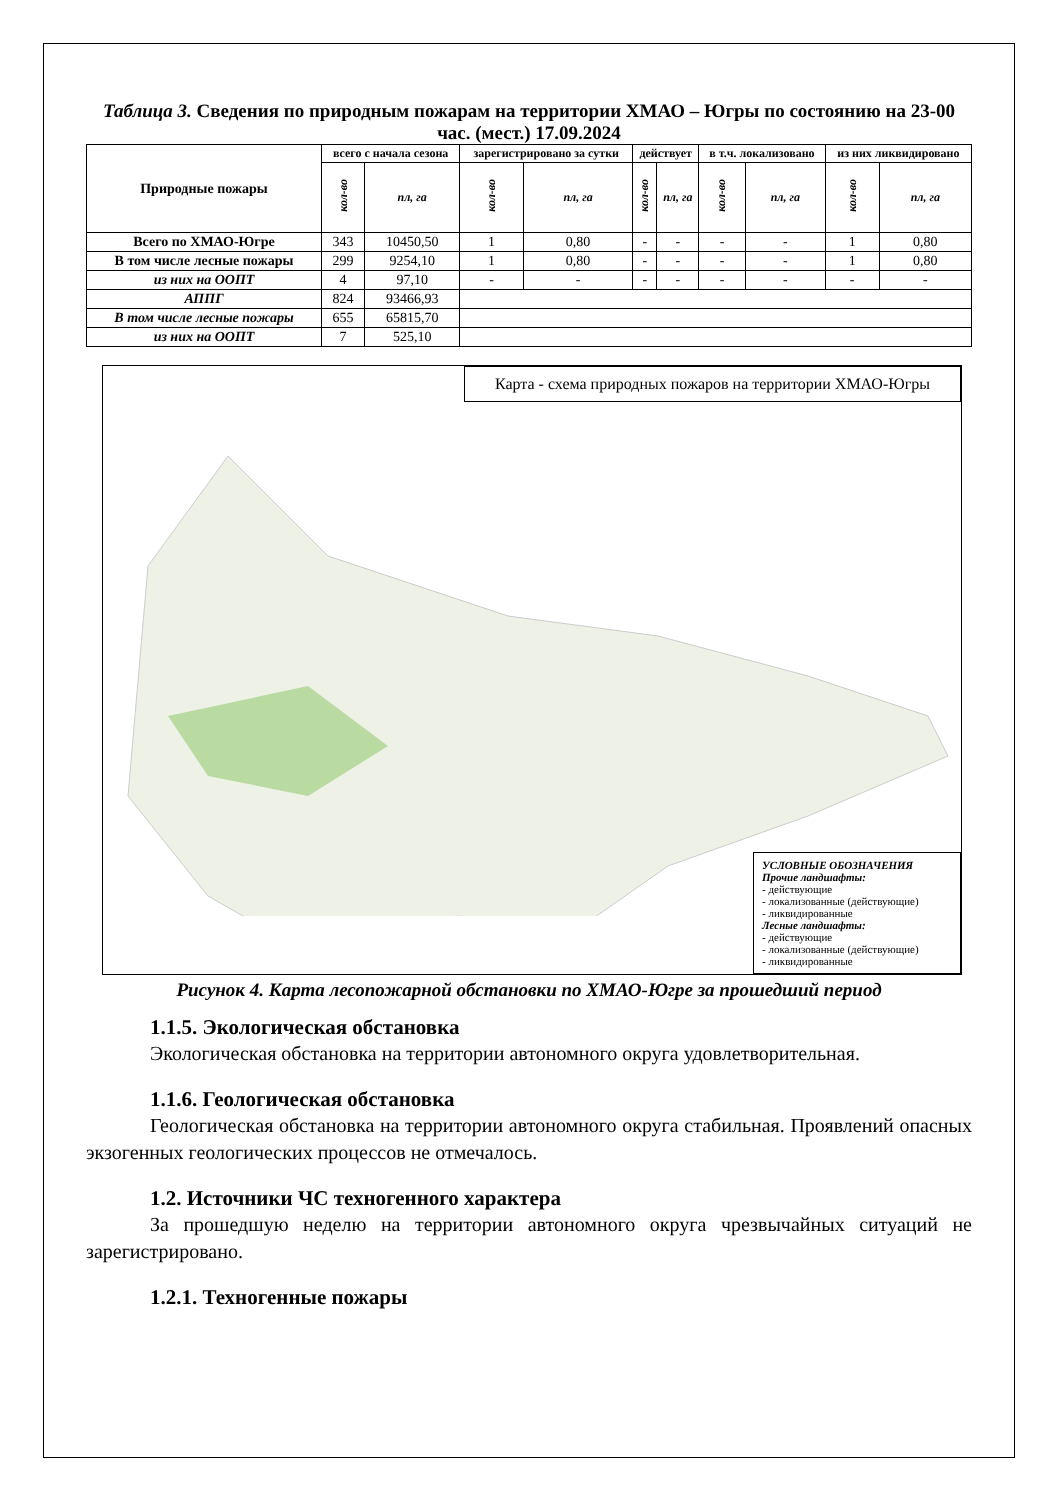Таблица 3. Сведения по природным пожарам на территории ХМАО – Югры по состоянию на 23-00 час. (мест.) 17.09.2024
| Природные пожары | всего с начала сезона | | зарегистрировано за сутки | | действует | | в т.ч. локализовано | | из них ликвидировано | |
| --- | --- | --- | --- | --- | --- | --- | --- | --- | --- | --- |
| | кол-во | пл, га | кол-во | пл, га | кол-во | пл, га | кол-во | пл, га | кол-во | пл, га |
| Всего по ХМАО-Югре | 343 | 10450,50 | 1 | 0,80 | - | - | - | - | 1 | 0,80 |
| В том числе лесные пожары | 299 | 9254,10 | 1 | 0,80 | - | - | - | - | 1 | 0,80 |
| из них на ООПТ | 4 | 97,10 | - | - | - | - | - | - | - | - |
| АППГ | 824 | 93466,93 | | | | | | | | |
| В том числе лесные пожары | 655 | 65815,70 | | | | | | | | |
| из них на ООПТ | 7 | 525,10 | | | | | | | | |
Карта - схема природных пожаров на территории ХМАО-Югры
УСЛОВНЫЕ ОБОЗНАЧЕНИЯ
Прочие ландшафты:
- действующие
- локализованные (действующие)
- ликвидированные
Лесные ландшафты:
- действующие
- локализованные (действующие)
- ликвидированные
Рисунок 4. Карта лесопожарной обстановки по ХМАО-Югре за прошедший период
1.1.5. Экологическая обстановка
Экологическая обстановка на территории автономного округа удовлетворительная.
1.1.6. Геологическая обстановка
Геологическая обстановка на территории автономного округа стабильная. Проявлений опасных экзогенных геологических процессов не отмечалось.
1.2. Источники ЧС техногенного характера
За прошедшую неделю на территории автономного округа чрезвычайных ситуаций не зарегистрировано.
1.2.1. Техногенные пожары